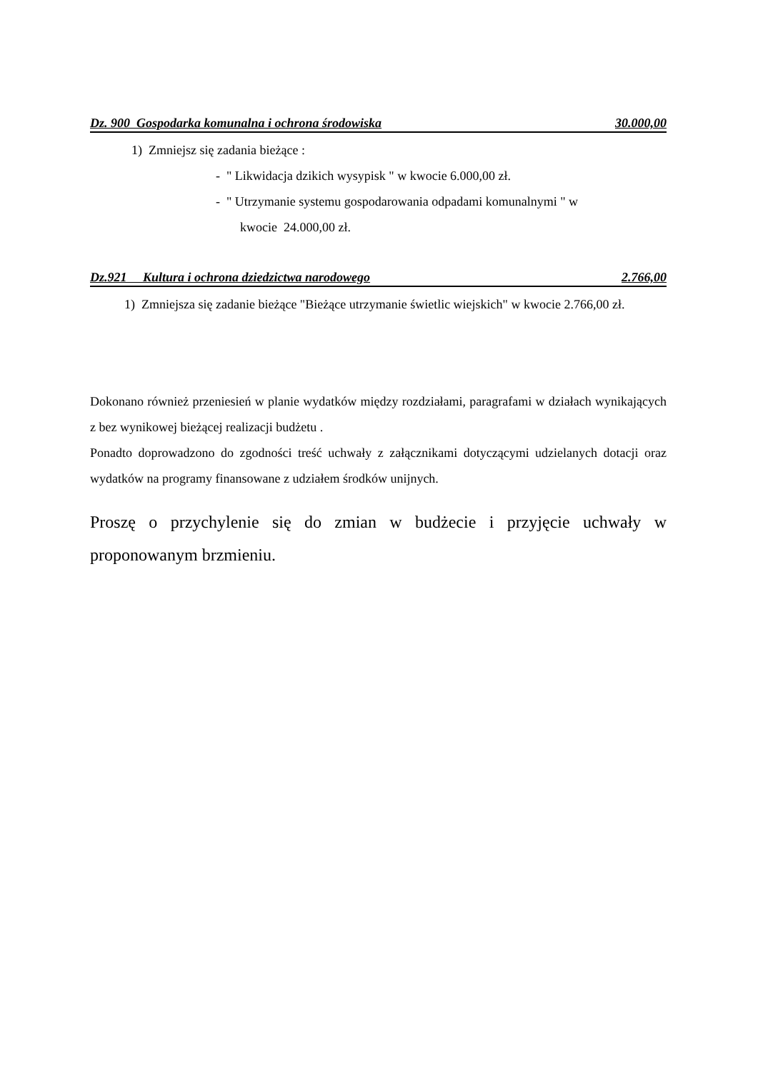Dz. 900 Gospodarka komunalna i ochrona środowiska 30.000,00
1) Zmniejsz się zadania bieżące :
- " Likwidacja dzikich wysypisk " w kwocie 6.000,00 zł.
- " Utrzymanie systemu gospodarowania odpadami komunalnymi " w
kwocie 24.000,00 zł.
Dz.921 Kultura i ochrona dziedzictwa narodowego 2.766,00
1) Zmniejsza się zadanie bieżące "Bieżące utrzymanie świetlic wiejskich" w kwocie 2.766,00 zł.
Dokonano również przeniesień w planie wydatków między rozdziałami, paragrafami w działach wynikających z bez wynikowej bieżącej realizacji budżetu .
Ponadto doprowadzono do zgodności treść uchwały z załącznikami dotyczącymi udzielanych dotacji oraz wydatków na programy finansowane z udziałem środków unijnych.
Proszę o przychylenie się do zmian w budżecie i przyjęcie uchwały w proponowanym brzmieniu.